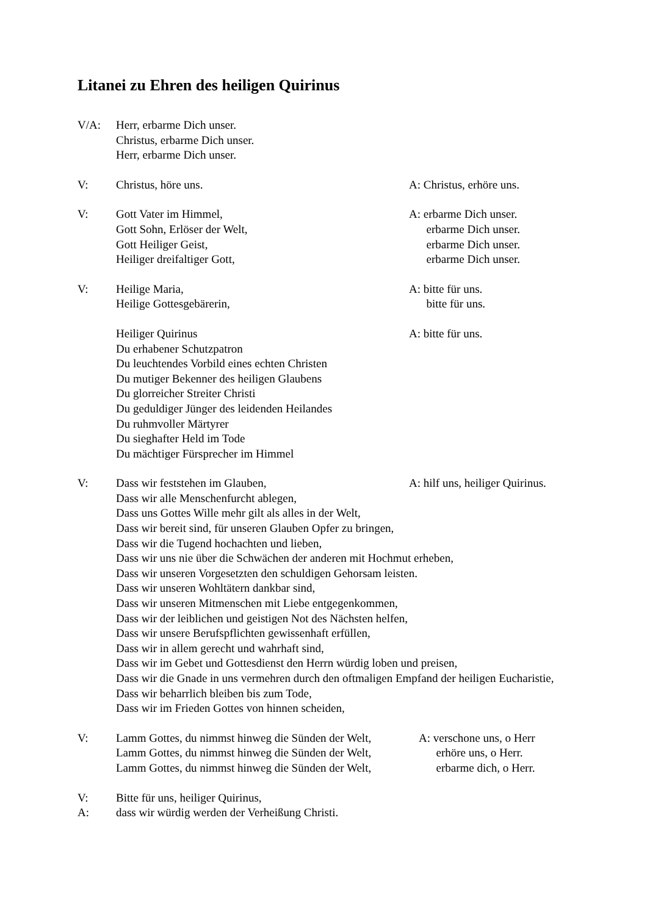Litanei zu Ehren des heiligen Quirinus
V/A: Herr, erbarme Dich unser.
Christus, erbarme Dich unser.
Herr, erbarme Dich unser.
V: Christus, höre uns. A: Christus, erhöre uns.
V: Gott Vater im Himmel, A: erbarme Dich unser.
Gott Sohn, Erlöser der Welt, erbarme Dich unser.
Gott Heiliger Geist, erbarme Dich unser.
Heiliger dreifaltiger Gott, erbarme Dich unser.
V: Heilige Maria, A: bitte für uns.
Heilige Gottesgebärerin, bitte für uns.
Heiliger Quirinus A: bitte für uns.
Du erhabener Schutzpatron
Du leuchtendes Vorbild eines echten Christen
Du mutiger Bekenner des heiligen Glaubens
Du glorreicher Streiter Christi
Du geduldiger Jünger des leidenden Heilandes
Du ruhmvoller Märtyrer
Du sieghafter Held im Tode
Du mächtiger Fürsprecher im Himmel
V: Dass wir feststehen im Glauben, A: hilf uns, heiliger Quirinus.
Dass wir alle Menschenfurcht ablegen,
Dass uns Gottes Wille mehr gilt als alles in der Welt,
Dass wir bereit sind, für unseren Glauben Opfer zu bringen,
Dass wir die Tugend hochachten und lieben,
Dass wir uns nie über die Schwächen der anderen mit Hochmut erheben,
Dass wir unseren Vorgesetzten den schuldigen Gehorsam leisten.
Dass wir unseren Wohltätern dankbar sind,
Dass wir unseren Mitmenschen mit Liebe entgegenkommen,
Dass wir der leiblichen und geistigen Not des Nächsten helfen,
Dass wir unsere Berufspflichten gewissenhaft erfüllen,
Dass wir in allem gerecht und wahrhaft sind,
Dass wir im Gebet und Gottesdienst den Herrn würdig loben und preisen,
Dass wir die Gnade in uns vermehren durch den oftmaligen Empfand der heiligen Eucharistie,
Dass wir beharrlich bleiben bis zum Tode,
Dass wir im Frieden Gottes von hinnen scheiden,
V: Lamm Gottes, du nimmst hinweg die Sünden der Welt, A: verschone uns, o Herr
Lamm Gottes, du nimmst hinweg die Sünden der Welt, erhöre uns, o Herr.
Lamm Gottes, du nimmst hinweg die Sünden der Welt, erbarme dich, o Herr.
V: Bitte für uns, heiliger Quirinus,
A: dass wir würdig werden der Verheißung Christi.